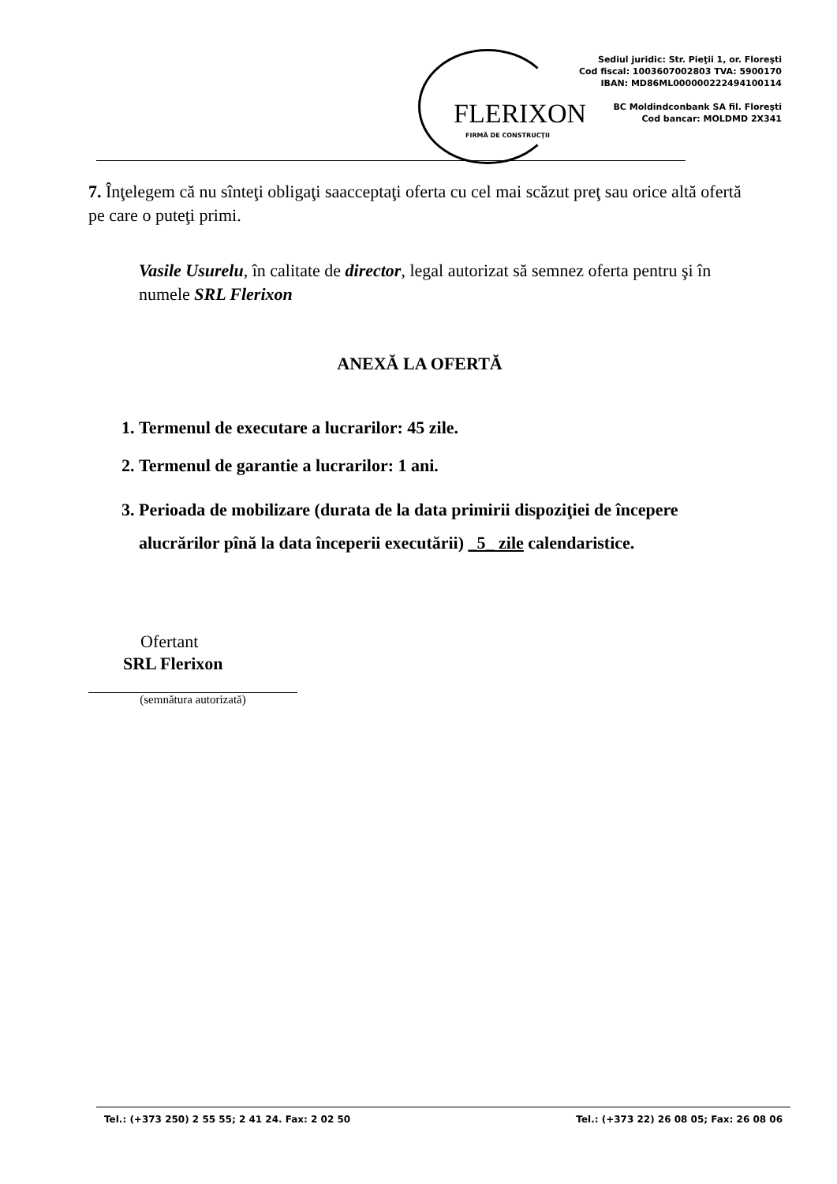FLERIXON
FIRMĂ DE CONSTRUCŢII
Sediul juridic: Str. Pieţii 1, or. Floreşti
Cod fiscal: 1003607002803 TVA: 5900170
IBAN: MD86ML000000222494100114
BC Moldindconbank SA fil. Floreşti
Cod bancar: MOLDMD 2X341
7. Înţelegem că nu sînteţi obligaţi saacceptaţi oferta cu cel mai scăzut preţ sau orice altă ofertă pe care o puteţi primi.
Vasile Usurelu, în calitate de director, legal autorizat să semnez oferta pentru şi în numele SRL Flerixon
ANEXĂ LA OFERTĂ
1. Termenul de executare a lucrarilor: 45 zile.
2. Termenul de garantie a lucrarilor: 1 ani.
3. Perioada de mobilizare (durata de la data primirii dispoziţiei de începere alucrărilor pînă la data începerii executării) _5_ zile calendaristice.
Ofertant
SRL Flerixon
(semnătura autorizată)
Tel.: (+373 250) 2 55 55; 2 41 24. Fax: 2 02 50 Tel.: (+373 22) 26 08 05; Fax: 26 08 06